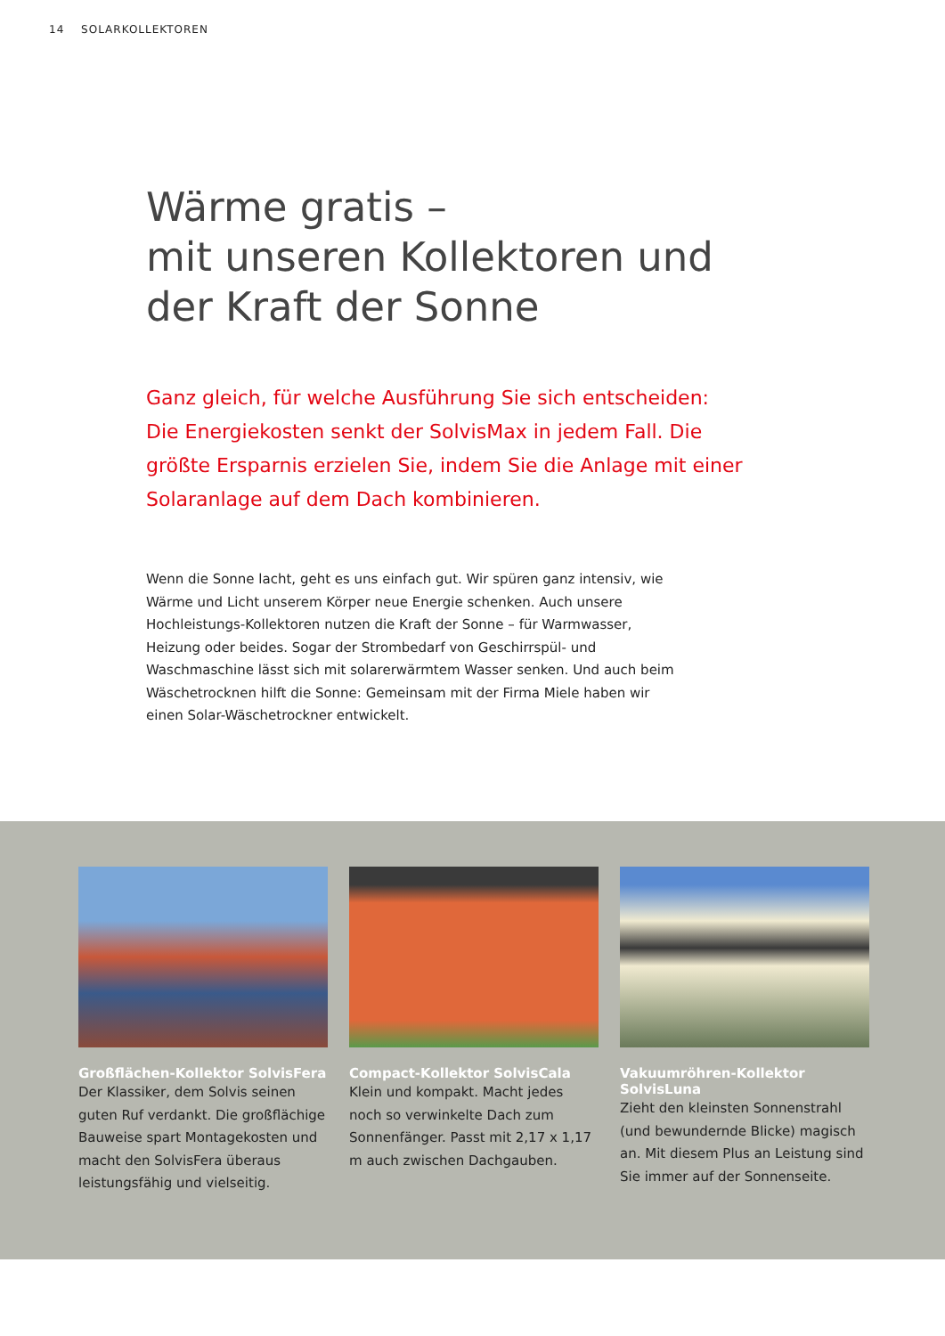14 SOLARKOLLEKTOREN
Wärme gratis –
mit unseren Kollektoren und
der Kraft der Sonne
Ganz gleich, für welche Ausführung Sie sich entscheiden: Die Energiekosten senkt der SolvisMax in jedem Fall. Die größte Ersparnis erzielen Sie, indem Sie die Anlage mit einer Solaranlage auf dem Dach kombinieren.
Wenn die Sonne lacht, geht es uns einfach gut. Wir spüren ganz intensiv, wie Wärme und Licht unserem Körper neue Energie schenken. Auch unsere Hochleistungs-Kollektoren nutzen die Kraft der Sonne – für Warmwasser, Heizung oder beides. Sogar der Strombedarf von Geschirrspül- und Waschmaschine lässt sich mit solarerwärmtem Wasser senken. Und auch beim Wäschetrocknen hilft die Sonne: Gemeinsam mit der Firma Miele haben wir einen Solar-Wäschetrockner entwickelt.
Großflächen-Kollektor SolvisFera
Der Klassiker, dem Solvis seinen guten Ruf verdankt. Die großflächige Bauweise spart Montagekosten und macht den SolvisFera überaus leistungsfähig und vielseitig.
Compact-Kollektor SolvisCala
Klein und kompakt. Macht jedes noch so verwinkelte Dach zum Sonnenfänger. Passt mit 2,17 x 1,17 m auch zwischen Dachgauben.
Vakuumröhren-Kollektor SolvisLuna
Zieht den kleinsten Sonnenstrahl (und bewundernde Blicke) magisch an. Mit diesem Plus an Leistung sind Sie immer auf der Sonnenseite.